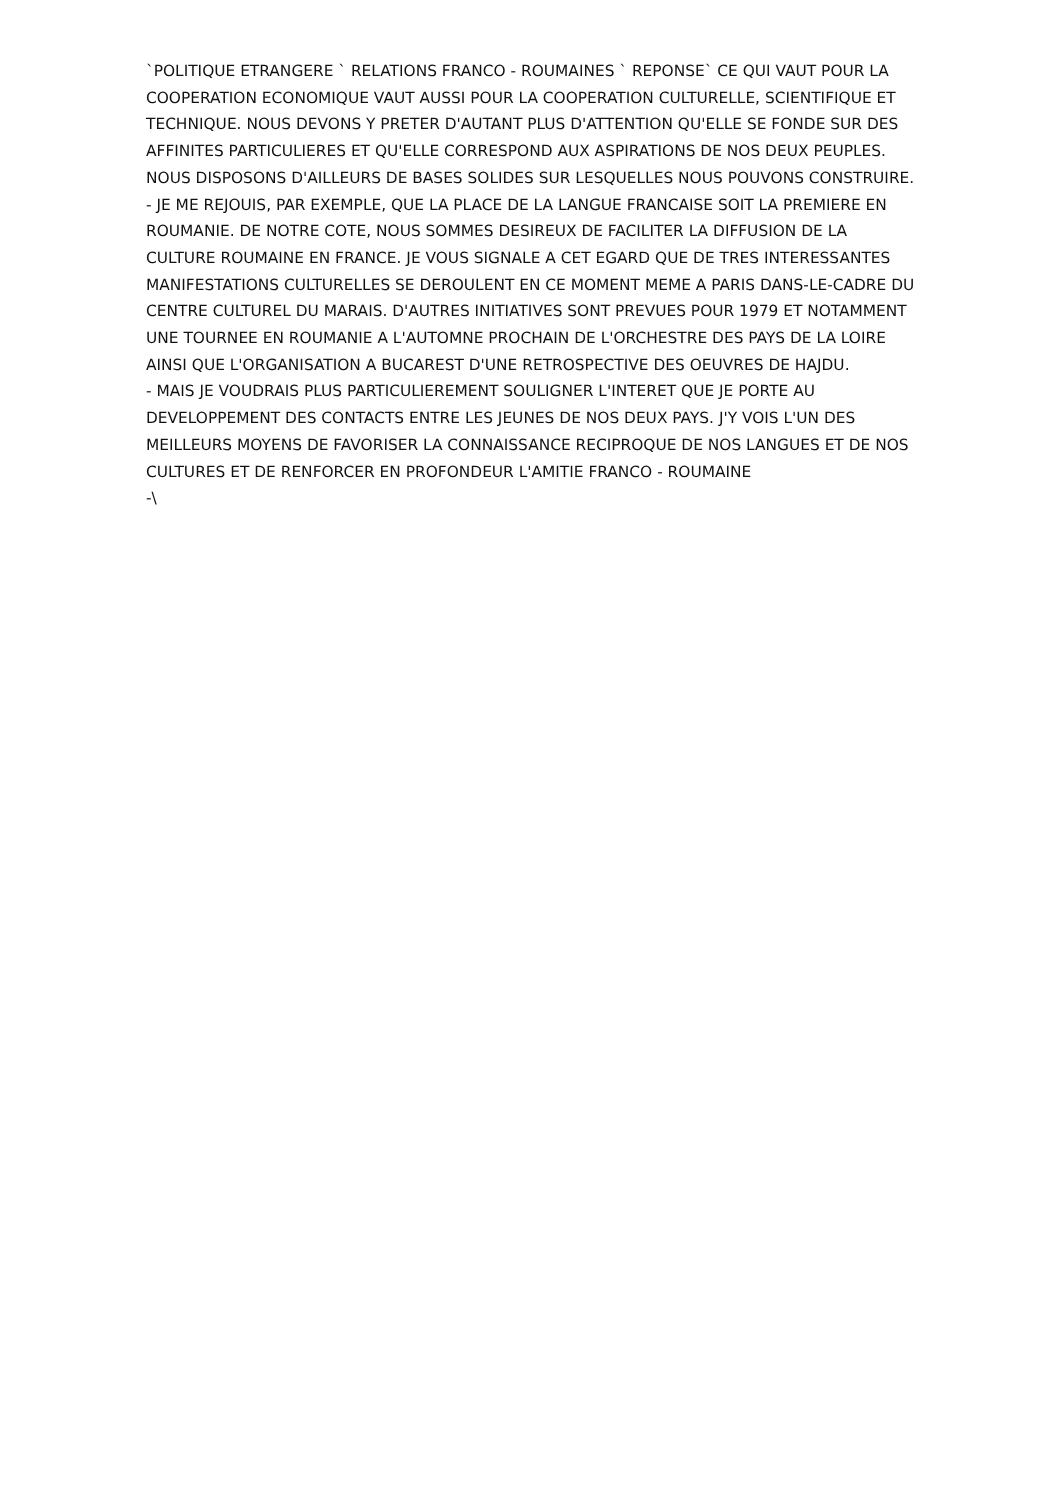`POLITIQUE ETRANGERE ` RELATIONS FRANCO - ROUMAINES ` REPONSE` CE QUI VAUT POUR LA COOPERATION ECONOMIQUE VAUT AUSSI POUR LA COOPERATION CULTURELLE, SCIENTIFIQUE ET TECHNIQUE. NOUS DEVONS Y PRETER D'AUTANT PLUS D'ATTENTION QU'ELLE SE FONDE SUR DES AFFINITES PARTICULIERES ET QU'ELLE CORRESPOND AUX ASPIRATIONS DE NOS DEUX PEUPLES. NOUS DISPOSONS D'AILLEURS DE BASES SOLIDES SUR LESQUELLES NOUS POUVONS CONSTRUIRE.
- JE ME REJOUIS, PAR EXEMPLE, QUE LA PLACE DE LA LANGUE FRANCAISE SOIT LA PREMIERE EN ROUMANIE. DE NOTRE COTE, NOUS SOMMES DESIREUX DE FACILITER LA DIFFUSION DE LA CULTURE ROUMAINE EN FRANCE. JE VOUS SIGNALE A CET EGARD QUE DE TRES INTERESSANTES MANIFESTATIONS CULTURELLES SE DEROULENT EN CE MOMENT MEME A PARIS DANS-LE-CADRE DU CENTRE CULTUREL DU MARAIS. D'AUTRES INITIATIVES SONT PREVUES POUR 1979 ET NOTAMMENT UNE TOURNEE EN ROUMANIE A L'AUTOMNE PROCHAIN DE L'ORCHESTRE DES PAYS DE LA LOIRE AINSI QUE L'ORGANISATION A BUCAREST D'UNE RETROSPECTIVE DES OEUVRES DE HAJDU.
- MAIS JE VOUDRAIS PLUS PARTICULIEREMENT SOULIGNER L'INTERET QUE JE PORTE AU DEVELOPPEMENT DES CONTACTS ENTRE LES JEUNES DE NOS DEUX PAYS. J'Y VOIS L'UN DES MEILLEURS MOYENS DE FAVORISER LA CONNAISSANCE RECIPROQUE DE NOS LANGUES ET DE NOS CULTURES ET DE RENFORCER EN PROFONDEUR L'AMITIE FRANCO - ROUMAINE
-\